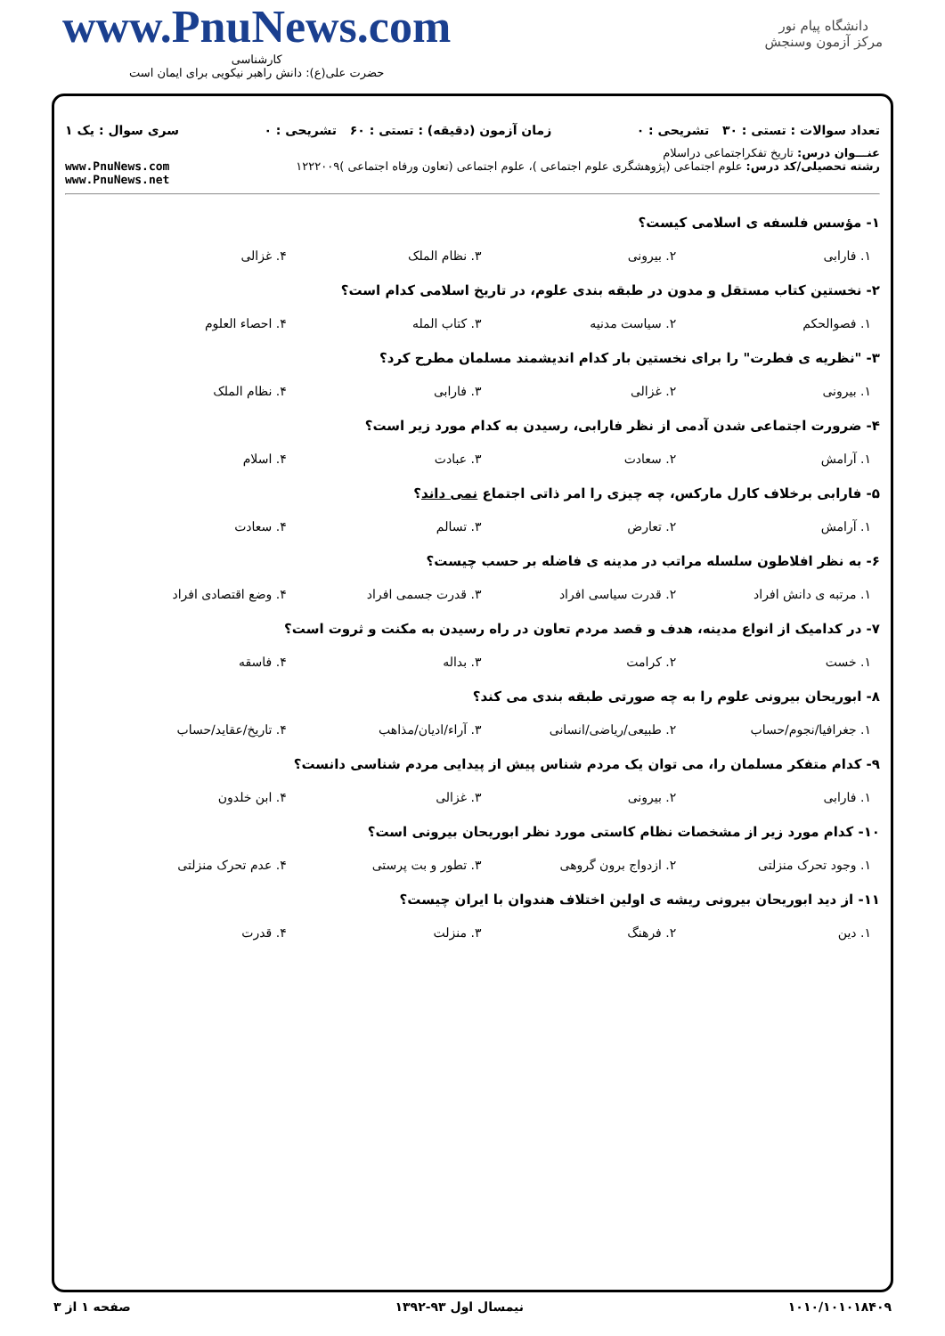دانشگاه پیام نور
مرکز آزمون وسنجش
www.PnuNews.com
کارشناسی
حضرت علی(ع): دانش راهبر نیکویی برای ایمان است
تعداد سوالات : تستی : ۳۰ تشریحی : ۰ زمان آزمون (دقیقه) : تستی : ۶۰ تشریحی : ۰ سری سوال : یک ۱
عنـــوان درس: تاریخ تفکراجتماعی دراسلام
رشته تحصیلی/کد درس: علوم اجتماعی (پژوهشگری علوم اجتماعی )، علوم اجتماعی (تعاون ورفاه اجتماعی )۱۲۲۲۰۰۹ www.PnuNews.com
www.PnuNews.net
۱- مؤسس فلسفه ی اسلامی کیست؟
۱. فارابی ۲. بیرونی ۳. نظام الملک ۴. غزالی
۲- نخستین کتاب مستقل و مدون در طبقه بندی علوم، در تاریخ اسلامی کدام است؟
۱. فصوالحکم ۲. سیاست مدنیه ۳. کتاب المله ۴. احصاء العلوم
۳- "نظریه ی فطرت" را برای نخستین بار کدام اندیشمند مسلمان مطرح کرد؟
۱. بیرونی ۲. غزالی ۳. فارابی ۴. نظام الملک
۴- ضرورت اجتماعی شدن آدمی از نظر فارابی، رسیدن به کدام مورد زیر است؟
۱. آرامش ۲. سعادت ۳. عبادت ۴. اسلام
۵- فارابی برخلاف کارل مارکس، چه چیزی را امر ذاتی اجتماع نمی داند؟
۱. آرامش ۲. تعارض ۳. تسالم ۴. سعادت
۶- به نظر افلاطون سلسله مراتب در مدینه ی فاضله بر حسب چیست؟
۱. مرتبه ی دانش افراد ۲. قدرت سیاسی افراد ۳. قدرت جسمی افراد ۴. وضع اقتصادی افراد
۷- در کدامیک از انواع مدینه، هدف و قصد مردم تعاون در راه رسیدن به مکنت و ثروت است؟
۱. خست ۲. کرامت ۳. بداله ۴. فاسقه
۸- ابوریحان بیرونی علوم را به چه صورتی طبقه بندی می کند؟
۱. جغرافیا/نجوم/حساب ۲. طبیعی/ریاضی/انسانی ۳. آراء/ادیان/مذاهب ۴. تاریخ/عقاید/حساب
۹- کدام متفکر مسلمان را، می توان یک مردم شناس پیش از پیدایی مردم شناسی دانست؟
۱. فارابی ۲. بیرونی ۳. غزالی ۴. ابن خلدون
۱۰- کدام مورد زیر از مشخصات نظام کاستی مورد نظر ابوریحان بیرونی است؟
۱. وجود تحرک منزلتی ۲. ازدواج برون گروهی ۳. تطور و بت پرستی ۴. عدم تحرک منزلتی
۱۱- از دید ابوریحان بیرونی ریشه ی اولین اختلاف هندوان با ایران چیست؟
۱. دین ۲. فرهنگ ۳. منزلت ۴. قدرت
۱۰۱۰/۱۰۱۰۱۸۴۰۹ نیمسال اول ۹۳-۱۳۹۲ صفحه ۱ از ۳